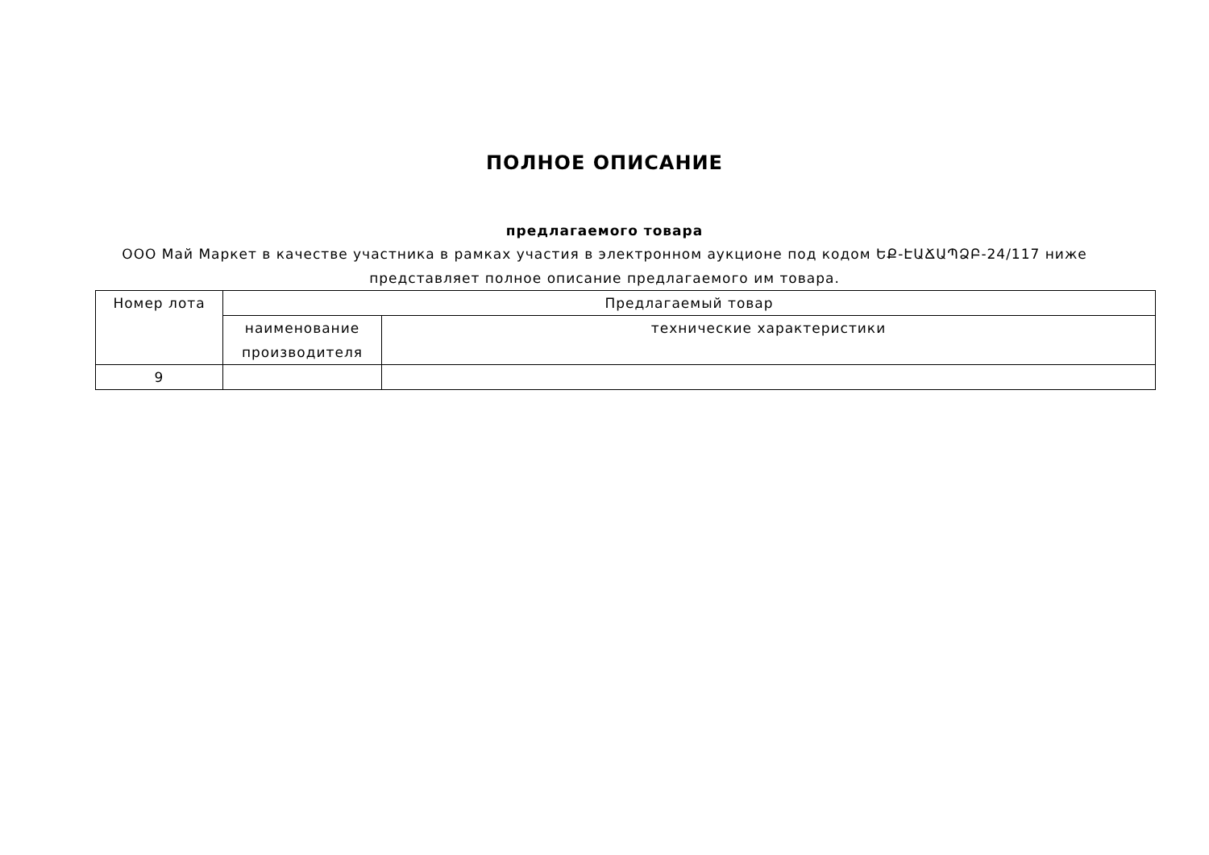ПОЛНОЕ ОПИСАНИЕ
предлагаемого товара
ООО Май Маркет в качестве участника в рамках участия в электронном аукционе под кодом ԵՔ-ԷԱՃԱՊՁԲ-24/117 ниже представляет полное описание предлагаемого им товара.
| Номер лота | Предлагаемый товар | |
| --- | --- | --- |
| | наименование производителя | технические характеристики |
| 9 | | |